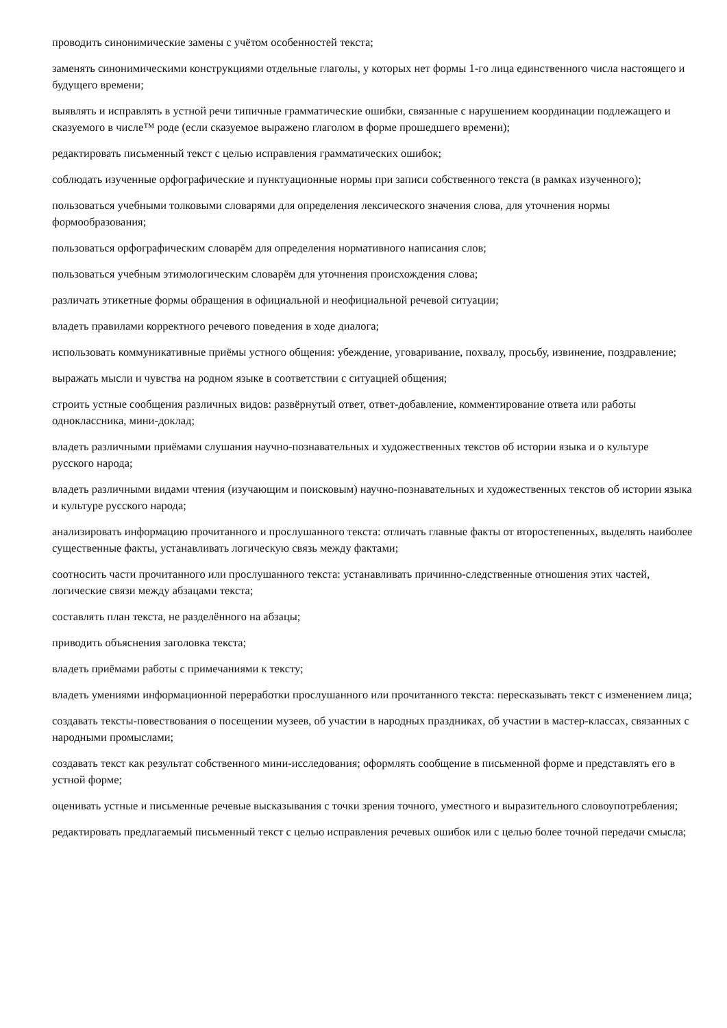проводить синонимические замены с учётом особенностей текста;
заменять синонимическими конструкциями отдельные глаголы, у которых нет формы 1-го лица единственного числа настоящего и будущего времени;
выявлять и исправлять в устной речи типичные грамматические ошибки, связанные с нарушением координации подлежащего и сказуемого в числе™ роде (если сказуемое выражено глаголом в форме прошедшего времени);
редактировать письменный текст с целью исправления грамматических ошибок;
соблюдать изученные орфографические и пунктуационные нормы при записи собственного текста (в рамках изученного);
пользоваться учебными толковыми словарями для определения лексического значения слова, для уточнения нормы формообразования;
пользоваться орфографическим словарём для определения нормативного написания слов;
пользоваться учебным этимологическим словарём для уточнения происхождения слова;
различать этикетные формы обращения в официальной и неофициальной речевой ситуации;
владеть правилами корректного речевого поведения в ходе диалога;
использовать коммуникативные приёмы устного общения: убеждение, уговаривание, похвалу, просьбу, извинение, поздравление;
выражать мысли и чувства на родном языке в соответствии с ситуацией общения;
строить устные сообщения различных видов: развёрнутый ответ, ответ-добавление, комментирование ответа или работы одноклассника, мини-доклад;
владеть различными приёмами слушания научно-познавательных и художественных текстов об истории языка и о культуре русского народа;
владеть различными видами чтения (изучающим и поисковым) научно-познавательных и художественных текстов об истории языка и культуре русского народа;
анализировать информацию прочитанного и прослушанного текста: отличать главные факты от второстепенных, выделять наиболее существенные факты, устанавливать логическую связь между фактами;
соотносить части прочитанного или прослушанного текста: устанавливать причинно-следственные отношения этих частей, логические связи между абзацами текста;
составлять план текста, не разделённого на абзацы;
приводить объяснения заголовка текста;
владеть приёмами работы с примечаниями к тексту;
владеть умениями информационной переработки прослушанного или прочитанного текста: пересказывать текст с изменением лица;
создавать тексты-повествования о посещении музеев, об участии в народных праздниках, об участии в мастер-классах, связанных с народными промыслами;
создавать текст как результат собственного мини-исследования; оформлять сообщение в письменной форме и представлять его в устной форме;
оценивать устные и письменные речевые высказывания с точки зрения точного, уместного и выразительного словоупотребления;
редактировать предлагаемый письменный текст с целью исправления речевых ошибок или с целью более точной передачи смысла;